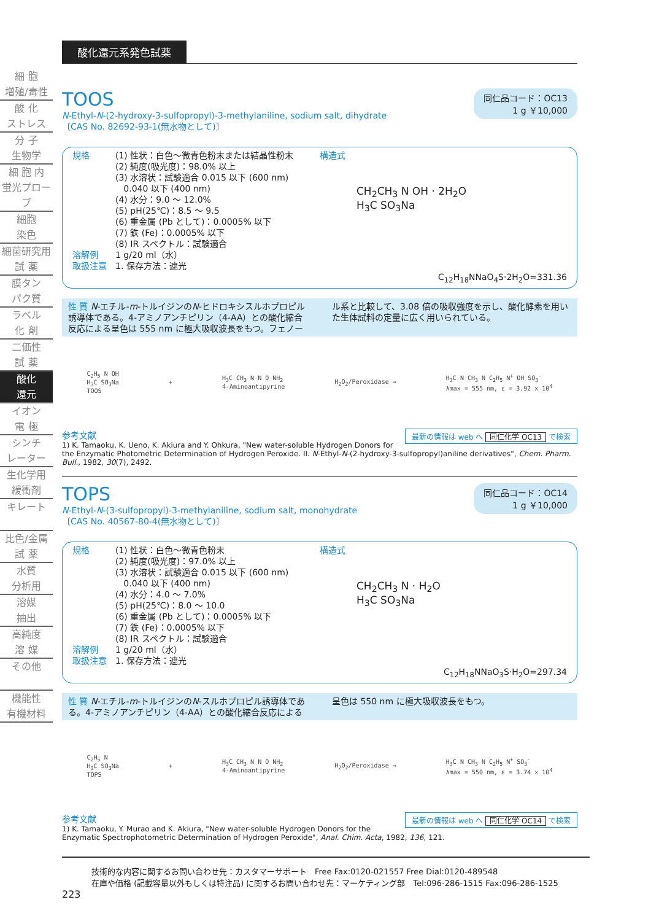細 胞
増殖/毒性
酸 化
ストレス
分 子
生物学
細 胞 内
蛍光プローブ
細胞
染色
細菌研究用
試 薬
膜タン
パク質
ラベル
化 剤
二価性
試 薬
酸化
還元
イオン
電 極
シンチ
レーター
生化学用
緩衝剤
キレート
比色/金属
試 薬
水質
分析用
溶媒
抽出
高純度
溶 媒
その他
機能性
有機材料
酸化還元系発色試薬
同仁品コード：OC13
1 g ￥10,000
TOOS
N-Ethyl-N-(2-hydroxy-3-sulfopropyl)-3-methylaniline, sodium salt, dihydrate
〔CAS No. 82692-93-1(無水物として)〕
規格 (1) 性状：白色～微青色粉末または結晶性粉末
(2) 純度(吸光度)：98.0% 以上
(3) 水溶状：試験適合 0.015 以下 (600 nm)
0.040 以下 (400 nm)
(4) 水分：9.0 ～ 12.0%
(5) pH(25℃)：8.5 ～ 9.5
(6) 重金属 (Pb として)：0.0005% 以下
(7) 鉄 (Fe)：0.0005% 以下
(8) IR スペクトル：試験適合
溶解例 1 g/20 ml（水）
取扱注意 1. 保存方法：遮光
構造式
CH<sub>2</sub>CH<sub>3</sub> N OH · 2H<sub>2</sub>O
H<sub>3</sub>C SO<sub>3</sub>Na
C<sub>12</sub>H<sub>18</sub>NNaO<sub>4</sub>S·2H<sub>2</sub>O=331.36
性 質 N-エチル-m-トルイジンのN-ヒドロキシスルホプロピル誘導体である。4-アミノアンチピリン（4-AA）との酸化縮合反応による呈色は 555 nm に極大吸収波長をもつ。フェノール系と比較して、3.08 倍の吸収強度を示し、酸化酵素を用いた生体試料の定量に広く用いられている。
C<sub>2</sub>H<sub>5</sub> N OH
H<sub>3</sub>C SO<sub>3</sub>Na
TOOS
+
H<sub>3</sub>C CH<sub>3</sub> N N O NH<sub>2</sub>
4-Aminoantipyrine
H<sub>2</sub>O<sub>2</sub>/Peroxidase →
H<sub>3</sub>C N CH<sub>3</sub> N C<sub>2</sub>H<sub>5</sub> N<sup>+</sup> OH SO<sub>3</sub><sup>-</sup>
λmax = 555 nm, ε = 3.92 x 10<sup>4</sup>
最新の情報は web へ 同仁化学 OC13 で検索
参考文献
1) K. Tamaoku, K. Ueno, K. Akiura and Y. Ohkura, "New water-soluble Hydrogen Donors for the Enzymatic Photometric Determination of Hydrogen Peroxide. II. N-Ethyl-N-(2-hydroxy-3-sulfopropyl)aniline derivatives", Chem. Pharm. Bull., 1982, 30(7), 2492.
同仁品コード：OC14
1 g ￥10,000
TOPS
N-Ethyl-N-(3-sulfopropyl)-3-methylaniline, sodium salt, monohydrate
〔CAS No. 40567-80-4(無水物として)〕
規格 (1) 性状：白色～微青色粉末
(2) 純度(吸光度)：97.0% 以上
(3) 水溶状：試験適合 0.015 以下 (600 nm)
0.040 以下 (400 nm)
(4) 水分：4.0 ～ 7.0%
(5) pH(25℃)：8.0 ～ 10.0
(6) 重金属 (Pb として)：0.0005% 以下
(7) 鉄 (Fe)：0.0005% 以下
(8) IR スペクトル：試験適合
溶解例 1 g/20 ml（水）
取扱注意 1. 保存方法：遮光
構造式
CH<sub>2</sub>CH<sub>3</sub> N · H<sub>2</sub>O
H<sub>3</sub>C SO<sub>3</sub>Na
C<sub>12</sub>H<sub>18</sub>NNaO<sub>3</sub>S·H<sub>2</sub>O=297.34
性 質 N-エチル-m-トルイジンのN-スルホプロピル誘導体である。4-アミノアンチピリン（4-AA）との酸化縮合反応による呈色は 550 nm に極大吸収波長をもつ。
C<sub>2</sub>H<sub>5</sub> N
H<sub>3</sub>C SO<sub>3</sub>Na
TOPS
+
H<sub>3</sub>C CH<sub>3</sub> N N O NH<sub>2</sub>
4-Aminoantipyrine
H<sub>2</sub>O<sub>2</sub>/Peroxidase →
H<sub>3</sub>C N CH<sub>3</sub> N C<sub>2</sub>H<sub>5</sub> N<sup>+</sup> SO<sub>3</sub><sup>-</sup>
λmax = 550 nm, ε = 3.74 x 10<sup>4</sup>
最新の情報は web へ 同仁化学 OC14 で検索
参考文献
1) K. Tamaoku, Y. Murao and K. Akiura, "New water-soluble Hydrogen Donors for the Enzymatic Spectrophotometric Determination of Hydrogen Peroxide", Anal. Chim. Acta, 1982, 136, 121.
技術的な内容に関するお問い合わせ先：カスタマーサポート　Free Fax:0120-021557 Free Dial:0120-489548
在庫や価格 (記載容量以外もしくは特注品) に関するお問い合わせ先：マーケティング部　Tel:096-286-1515 Fax:096-286-1525
223